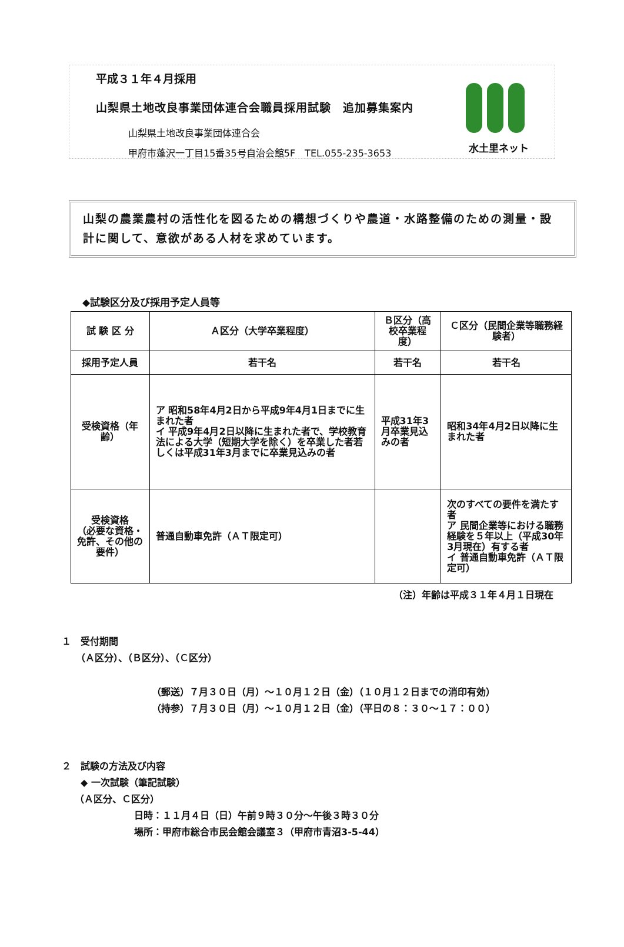平成３１年４月採用
山梨県土地改良事業団体連合会職員採用試験　追加募集案内
山梨県土地改良事業団体連合会
甲府市蓬沢一丁目15番35号自治会館5F　TEL.055-235-3653
水土里ネット
山梨の農業農村の活性化を図るための構想づくりや農道・水路整備のための測量・設計に関して、意欲がある人材を求めています。
◆試験区分及び採用予定人員等
| 試 験 区 分 | Ａ区分（大学卒業程度） | Ｂ区分（高校卒業程度） | Ｃ区分（民間企業等職務経験者） |
| --- | --- | --- | --- |
| 採用予定人員 | 若干名 | 若干名 | 若干名 |
| 受検資格（年齢） | ア 昭和58年4月2日から平成9年4月1日までに生まれた者 イ 平成9年4月2日以降に生まれた者で、学校教育法による大学（短期大学を除く）を卒業した者若しくは平成31年3月までに卒業見込みの者 | 平成31年3月卒業見込みの者 | 昭和34年4月2日以降に生まれた者 |
| 受検資格 （必要な資格・免許、その他の要件） | 普通自動車免許（ＡＴ限定可） | | 次のすべての要件を満たす者 ア 民間企業等における職務経験を５年以上（平成30年3月現在）有する者 イ 普通自動車免許（ＡＴ限定可） |
（注）年齢は平成３１年４月１日現在
１　受付期間
　　（Ａ区分）、（Ｂ区分）、（Ｃ区分）
（郵送）７月３０日（月）～１０月１２日（金）（１０月１２日までの消印有効）
（持参）７月３０日（月）～１０月１２日（金）（平日の８：３０～１７：００）
２　試験の方法及び内容
　　◆ 一次試験（筆記試験）
　 （Ａ区分、Ｃ区分）
日時：１１月４日（日）午前９時３０分～午後３時３０分
場所：甲府市総合市民会館会議室３（甲府市青沼3-5-44）